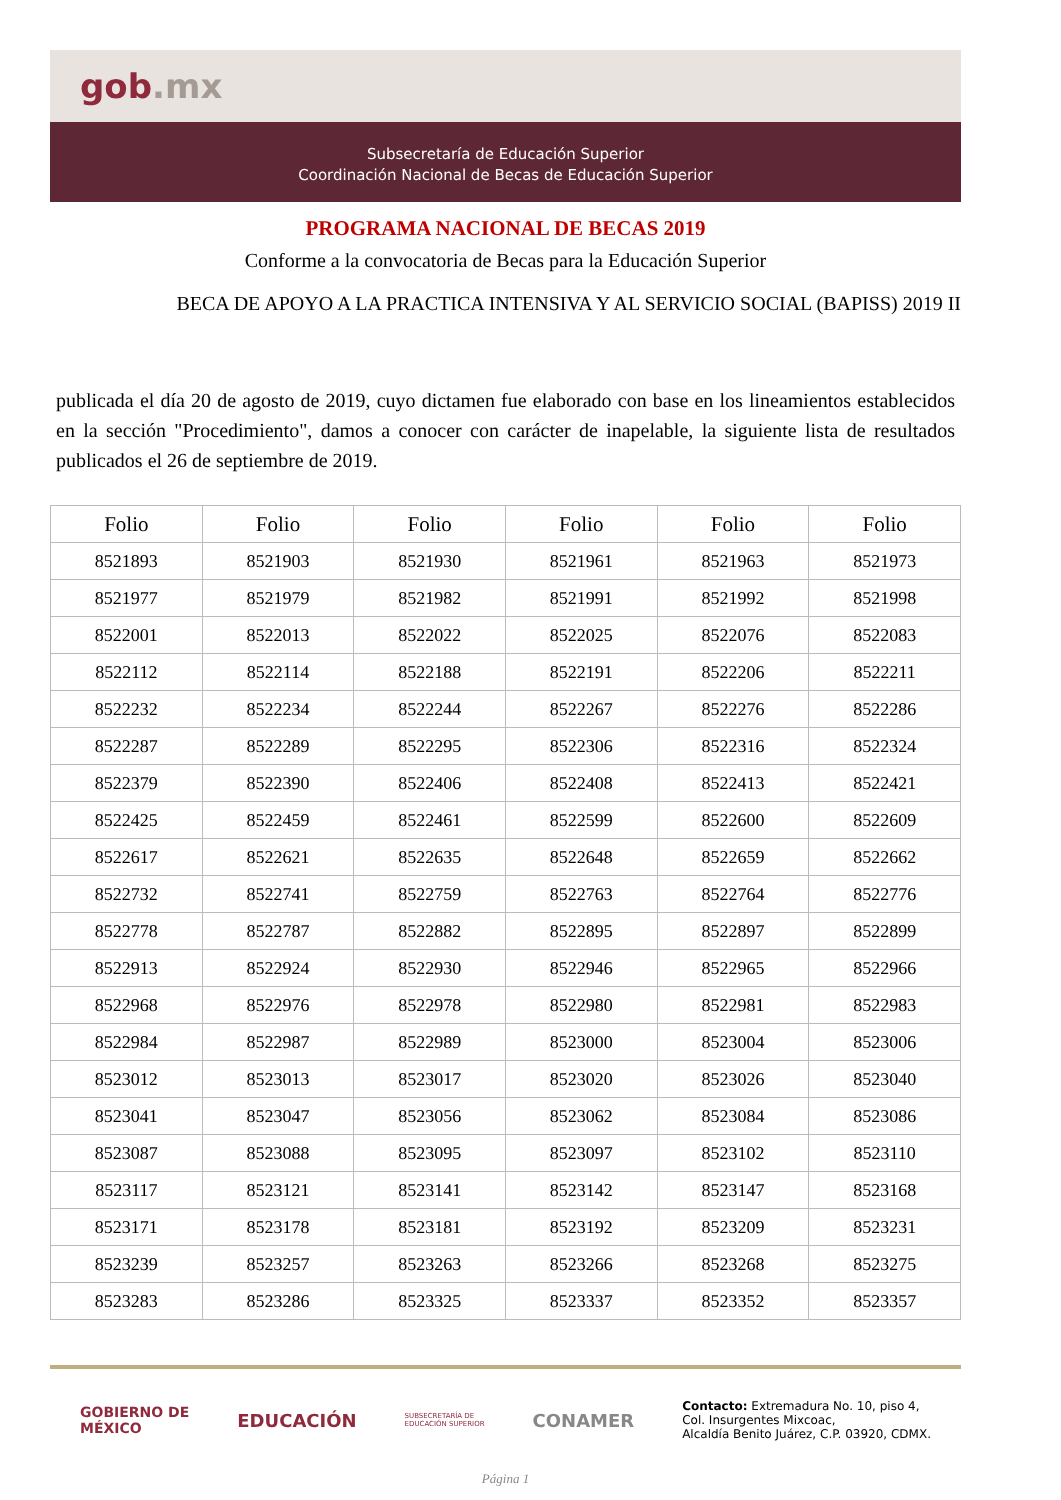gob.mx
Subsecretaría de Educación Superior
Coordinación Nacional de Becas de Educación Superior
PROGRAMA NACIONAL DE BECAS 2019
Conforme a la convocatoria de Becas para la Educación Superior
BECA DE APOYO A LA PRACTICA INTENSIVA Y AL SERVICIO SOCIAL (BAPISS) 2019 II
publicada el día 20 de agosto de 2019, cuyo dictamen fue elaborado con base en los lineamientos establecidos en la sección "Procedimiento", damos a conocer con carácter de inapelable, la siguiente lista de resultados publicados el 26 de septiembre de 2019.
| Folio | Folio | Folio | Folio | Folio | Folio |
| --- | --- | --- | --- | --- | --- |
| 8521893 | 8521903 | 8521930 | 8521961 | 8521963 | 8521973 |
| 8521977 | 8521979 | 8521982 | 8521991 | 8521992 | 8521998 |
| 8522001 | 8522013 | 8522022 | 8522025 | 8522076 | 8522083 |
| 8522112 | 8522114 | 8522188 | 8522191 | 8522206 | 8522211 |
| 8522232 | 8522234 | 8522244 | 8522267 | 8522276 | 8522286 |
| 8522287 | 8522289 | 8522295 | 8522306 | 8522316 | 8522324 |
| 8522379 | 8522390 | 8522406 | 8522408 | 8522413 | 8522421 |
| 8522425 | 8522459 | 8522461 | 8522599 | 8522600 | 8522609 |
| 8522617 | 8522621 | 8522635 | 8522648 | 8522659 | 8522662 |
| 8522732 | 8522741 | 8522759 | 8522763 | 8522764 | 8522776 |
| 8522778 | 8522787 | 8522882 | 8522895 | 8522897 | 8522899 |
| 8522913 | 8522924 | 8522930 | 8522946 | 8522965 | 8522966 |
| 8522968 | 8522976 | 8522978 | 8522980 | 8522981 | 8522983 |
| 8522984 | 8522987 | 8522989 | 8523000 | 8523004 | 8523006 |
| 8523012 | 8523013 | 8523017 | 8523020 | 8523026 | 8523040 |
| 8523041 | 8523047 | 8523056 | 8523062 | 8523084 | 8523086 |
| 8523087 | 8523088 | 8523095 | 8523097 | 8523102 | 8523110 |
| 8523117 | 8523121 | 8523141 | 8523142 | 8523147 | 8523168 |
| 8523171 | 8523178 | 8523181 | 8523192 | 8523209 | 8523231 |
| 8523239 | 8523257 | 8523263 | 8523266 | 8523268 | 8523275 |
| 8523283 | 8523286 | 8523325 | 8523337 | 8523352 | 8523357 |
GOBIERNO DE
MÉXICO
EDUCACIÓN
SUBSECRETARÍA DE
EDUCACIÓN SUPERIOR
CONAMER
Contacto: Extremadura No. 10, piso 4,
Col. Insurgentes Mixcoac,
Alcaldía Benito Juárez, C.P. 03920, CDMX.
Página 1